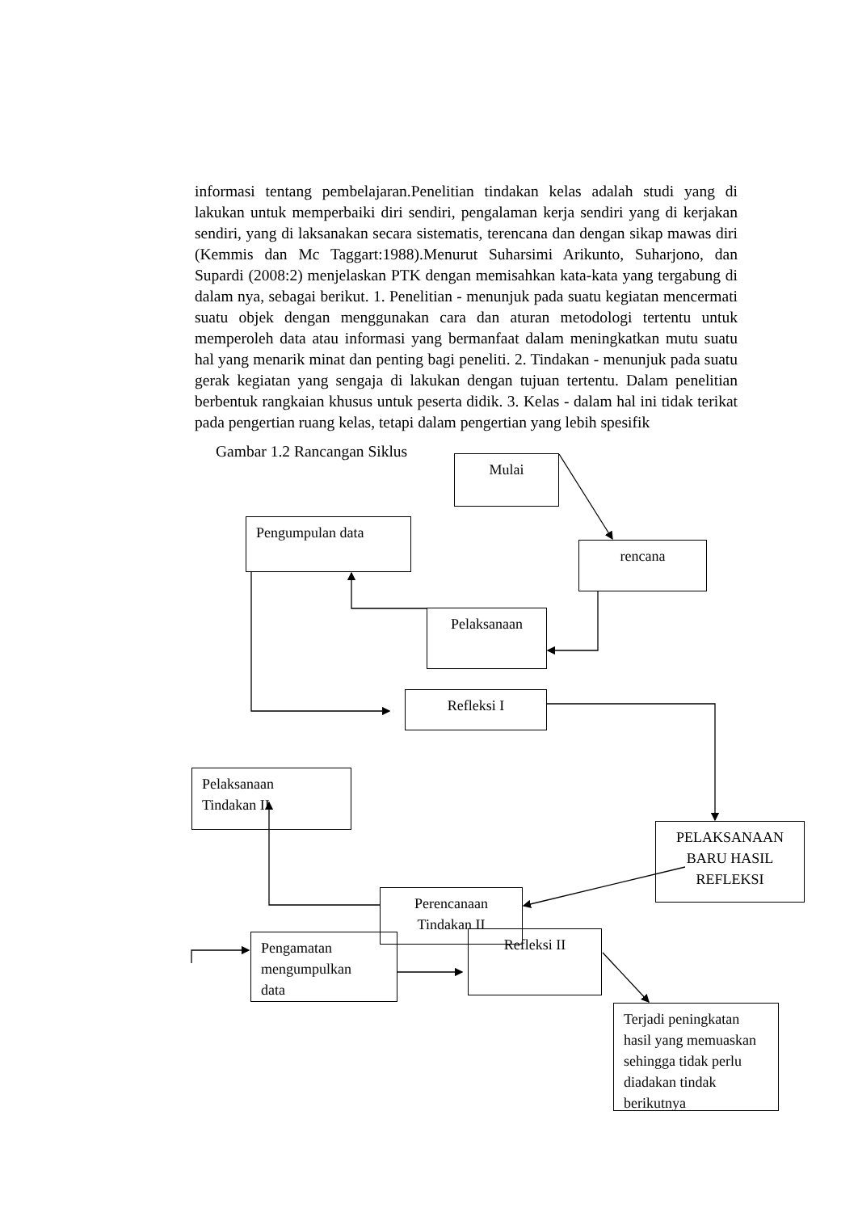informasi tentang pembelajaran.Penelitian tindakan kelas adalah studi yang di lakukan untuk memperbaiki diri sendiri, pengalaman kerja sendiri yang di kerjakan sendiri, yang di laksanakan secara sistematis, terencana dan dengan sikap mawas diri (Kemmis dan Mc Taggart:1988).Menurut Suharsimi Arikunto, Suharjono, dan Supardi (2008:2) menjelaskan PTK dengan memisahkan kata-kata yang tergabung di dalam nya, sebagai berikut. 1. Penelitian - menunjuk pada suatu kegiatan mencermati suatu objek dengan menggunakan cara dan aturan metodologi tertentu untuk memperoleh data atau informasi yang bermanfaat dalam meningkatkan mutu suatu hal yang menarik minat dan penting bagi peneliti. 2. Tindakan - menunjuk pada suatu gerak kegiatan yang sengaja di lakukan dengan tujuan tertentu. Dalam penelitian berbentuk rangkaian khusus untuk peserta didik. 3. Kelas - dalam hal ini tidak terikat pada pengertian ruang kelas, tetapi dalam pengertian yang lebih spesifik
Gambar 1.2 Rancangan Siklus
Mulai
Pengumpulan data
rencana
Pelaksanaan
Refleksi I
Pelaksanaan
Tindakan II
PELAKSANAAN BARU HASIL REFLEKSI
Perencanaan
Tindakan II
Pengamatan
mengumpulkan
data
Refleksi II
Terjadi peningkatan hasil yang memuaskan sehingga tidak perlu diadakan tindak berikutnya